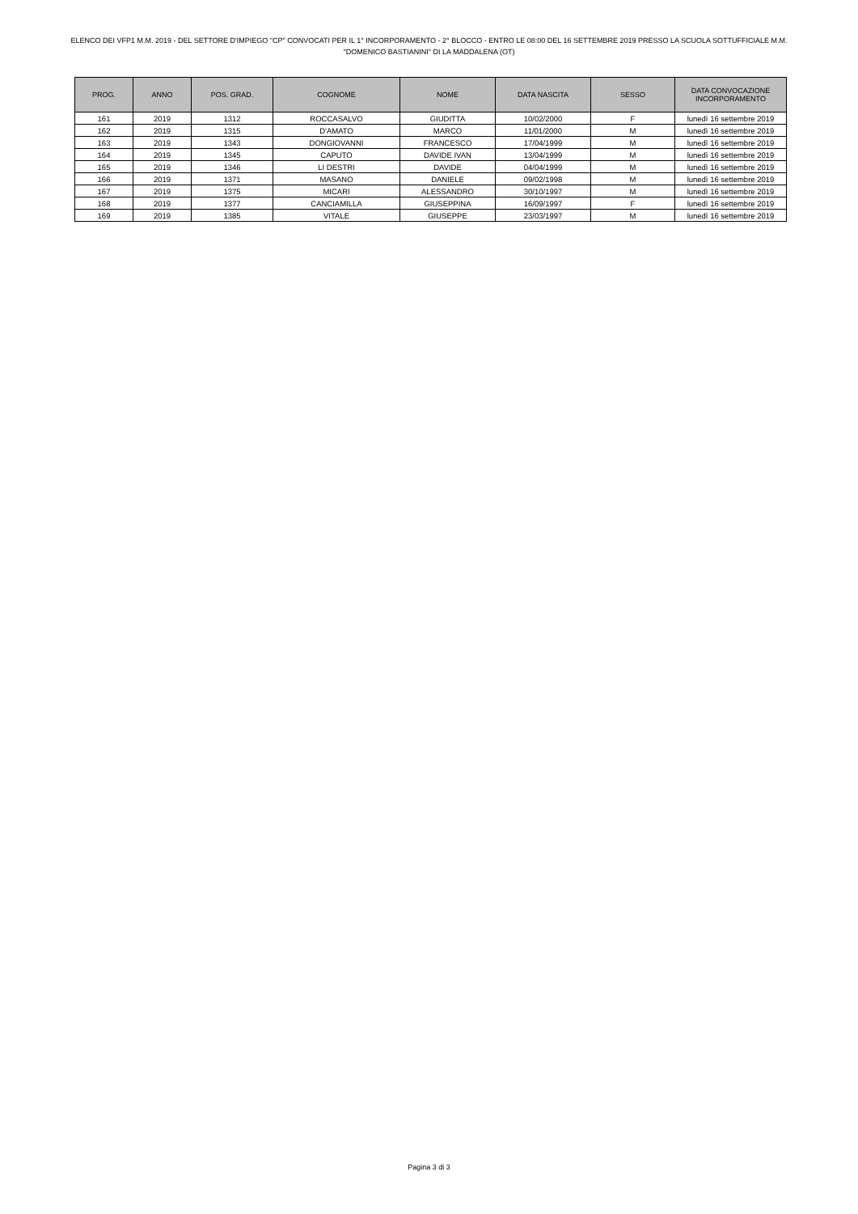ELENCO DEI VFP1 M.M. 2019 - DEL SETTORE D'IMPIEGO "CP" CONVOCATI PER IL 1° INCORPORAMENTO - 2° BLOCCO - ENTRO LE 08:00 DEL 16 SETTEMBRE 2019 PRESSO LA SCUOLA SOTTUFFICIALE M.M. "DOMENICO BASTIANINI" DI LA MADDALENA (OT)
| PROG. | ANNO | POS. GRAD. | COGNOME | NOME | DATA NASCITA | SESSO | DATA CONVOCAZIONE INCORPORAMENTO |
| --- | --- | --- | --- | --- | --- | --- | --- |
| 161 | 2019 | 1312 | ROCCASALVO | GIUDITTA | 10/02/2000 | F | lunedì 16 settembre 2019 |
| 162 | 2019 | 1315 | D'AMATO | MARCO | 11/01/2000 | M | lunedì 16 settembre 2019 |
| 163 | 2019 | 1343 | DONGIOVANNI | FRANCESCO | 17/04/1999 | M | lunedì 16 settembre 2019 |
| 164 | 2019 | 1345 | CAPUTO | DAVIDE IVAN | 13/04/1999 | M | lunedì 16 settembre 2019 |
| 165 | 2019 | 1346 | LI DESTRI | DAVIDE | 04/04/1999 | M | lunedì 16 settembre 2019 |
| 166 | 2019 | 1371 | MASANO | DANIELE | 09/02/1998 | M | lunedì 16 settembre 2019 |
| 167 | 2019 | 1375 | MICARI | ALESSANDRO | 30/10/1997 | M | lunedì 16 settembre 2019 |
| 168 | 2019 | 1377 | CANCIAMILLA | GIUSEPPINA | 16/09/1997 | F | lunedì 16 settembre 2019 |
| 169 | 2019 | 1385 | VITALE | GIUSEPPE | 23/03/1997 | M | lunedì 16 settembre 2019 |
Pagina 3 di 3